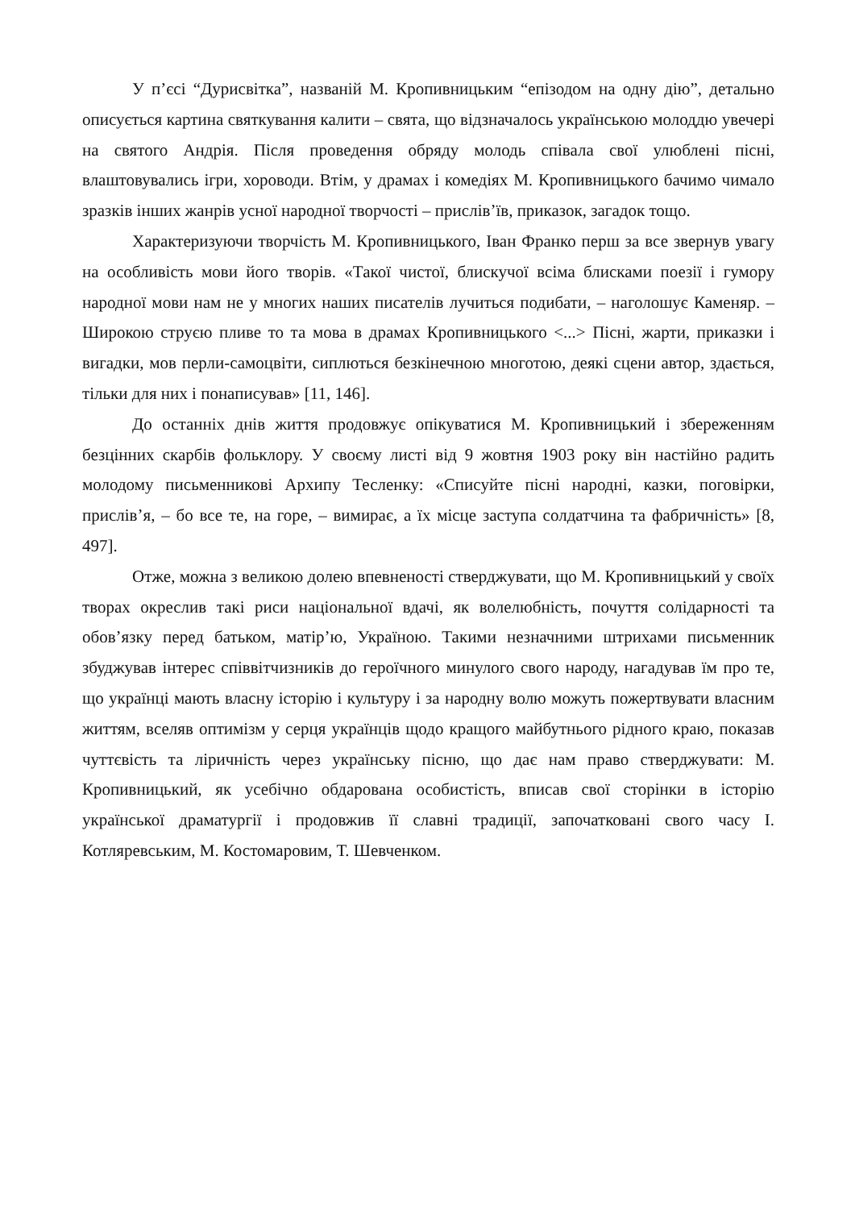У п’єсі “Дурисвітка”, названій М. Кропивницьким “епізодом на одну дію”, детально описується картина святкування калити – свята, що відзначалось українською молоддю увечері на святого Андрія. Після проведення обряду молодь співала свої улюблені пісні, влаштовувались ігри, хороводи. Втім, у драмах і комедіях М. Кропивницького бачимо чимало зразків інших жанрів усної народної творчості – прислів’їв, приказок, загадок тощо.
Характеризуючи творчість М. Кропивницького, Іван Франко перш за все звернув увагу на особливість мови його творів. «Такої чистої, блискучої всіма блисками поезії і гумору народної мови нам не у многих наших писателів лучиться подибати, – наголошує Каменяр. – Широкою струєю пливе то та мова в драмах Кропивницького <...> Пісні, жарти, приказки і вигадки, мов перли-самоцвіти, сиплються безкінечною многотою, деякі сцени автор, здається, тільки для них і понаписував» [11, 146].
До останніх днів життя продовжує опікуватися М. Кропивницький і збереженням безцінних скарбів фольклору. У своєму листі від 9 жовтня 1903 року він настійно радить молодому письменникові Архипу Тесленку: «Списуйте пісні народні, казки, поговірки, прислів’я, – бо все те, на горе, – вимирає, а їх місце заступа солдатчина та фабричність» [8, 497].
Отже, можна з великою долею впевненості стверджувати, що М. Кропивницький у своїх творах окреслив такі риси національної вдачі, як волелюбність, почуття солідарності та обов’язку перед батьком, матір’ю, Україною. Такими незначними штрихами письменник збуджував інтерес співвітчизників до героїчного минулого свого народу, нагадував їм про те, що українці мають власну історію і культуру і за народну волю можуть пожертвувати власним життям, вселяв оптимізм у серця українців щодо кращого майбутнього рідного краю, показав чуттєвість та ліричність через українську пісню, що дає нам право стверджувати: М. Кропивницький, як усебічно обдарована особистість, вписав свої сторінки в історію української драматургії і продовжив її славні традиції, започатковані свого часу І. Котляревським, М. Костомаровим, Т. Шевченком.